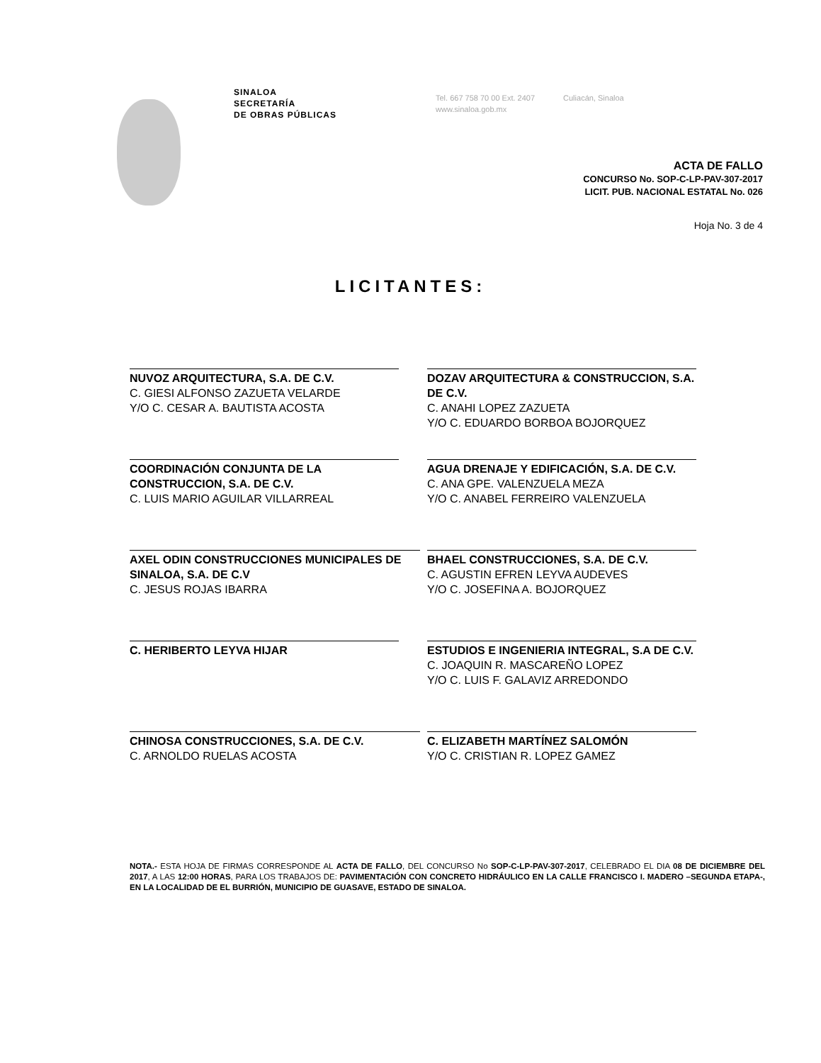SINALOA
SECRETARÍA
DE OBRAS PÚBLICAS
Tel. 667 758 70 00 Ext. 2407
www.sinaloa.gob.mx
Culiacán, Sinaloa
ACTA DE FALLO
CONCURSO No. SOP-C-LP-PAV-307-2017
LICIT. PUB. NACIONAL ESTATAL No. 026
Hoja No. 3 de 4
LICITANTES:
NUVOZ ARQUITECTURA, S.A. DE C.V.
C. GIESI ALFONSO ZAZUETA VELARDE
Y/O C. CESAR A. BAUTISTA ACOSTA
DOZAV ARQUITECTURA & CONSTRUCCION, S.A. DE C.V.
C. ANAHI LOPEZ ZAZUETA
Y/O C. EDUARDO BORBOA BOJORQUEZ
COORDINACIÓN CONJUNTA DE LA CONSTRUCCION, S.A. DE C.V.
C. LUIS MARIO AGUILAR VILLARREAL
AGUA DRENAJE Y EDIFICACIÓN, S.A. DE C.V.
C. ANA GPE. VALENZUELA MEZA
Y/O C. ANABEL FERREIRO VALENZUELA
AXEL ODIN CONSTRUCCIONES MUNICIPALES DE SINALOA, S.A. DE C.V
C. JESUS ROJAS IBARRA
BHAEL CONSTRUCCIONES, S.A. DE C.V.
C. AGUSTIN EFREN LEYVA AUDEVES
Y/O C. JOSEFINA A. BOJORQUEZ
C. HERIBERTO LEYVA HIJAR
ESTUDIOS E INGENIERIA INTEGRAL, S.A DE C.V.
C. JOAQUIN R. MASCAREÑO LOPEZ
Y/O C. LUIS F. GALAVIZ ARREDONDO
CHINOSA CONSTRUCCIONES, S.A. DE C.V.
C. ARNOLDO RUELAS ACOSTA
C. ELIZABETH MARTÍNEZ SALOMÓN
Y/O C. CRISTIAN R. LOPEZ GAMEZ
NOTA.- ESTA HOJA DE FIRMAS CORRESPONDE AL ACTA DE FALLO, DEL CONCURSO No SOP-C-LP-PAV-307-2017, CELEBRADO EL DIA 08 DE DICIEMBRE DEL 2017, A LAS 12:00 HORAS, PARA LOS TRABAJOS DE: PAVIMENTACIÓN CON CONCRETO HIDRÁULICO EN LA CALLE FRANCISCO I. MADERO –SEGUNDA ETAPA-, EN LA LOCALIDAD DE EL BURRIÓN, MUNICIPIO DE GUASAVE, ESTADO DE SINALOA.